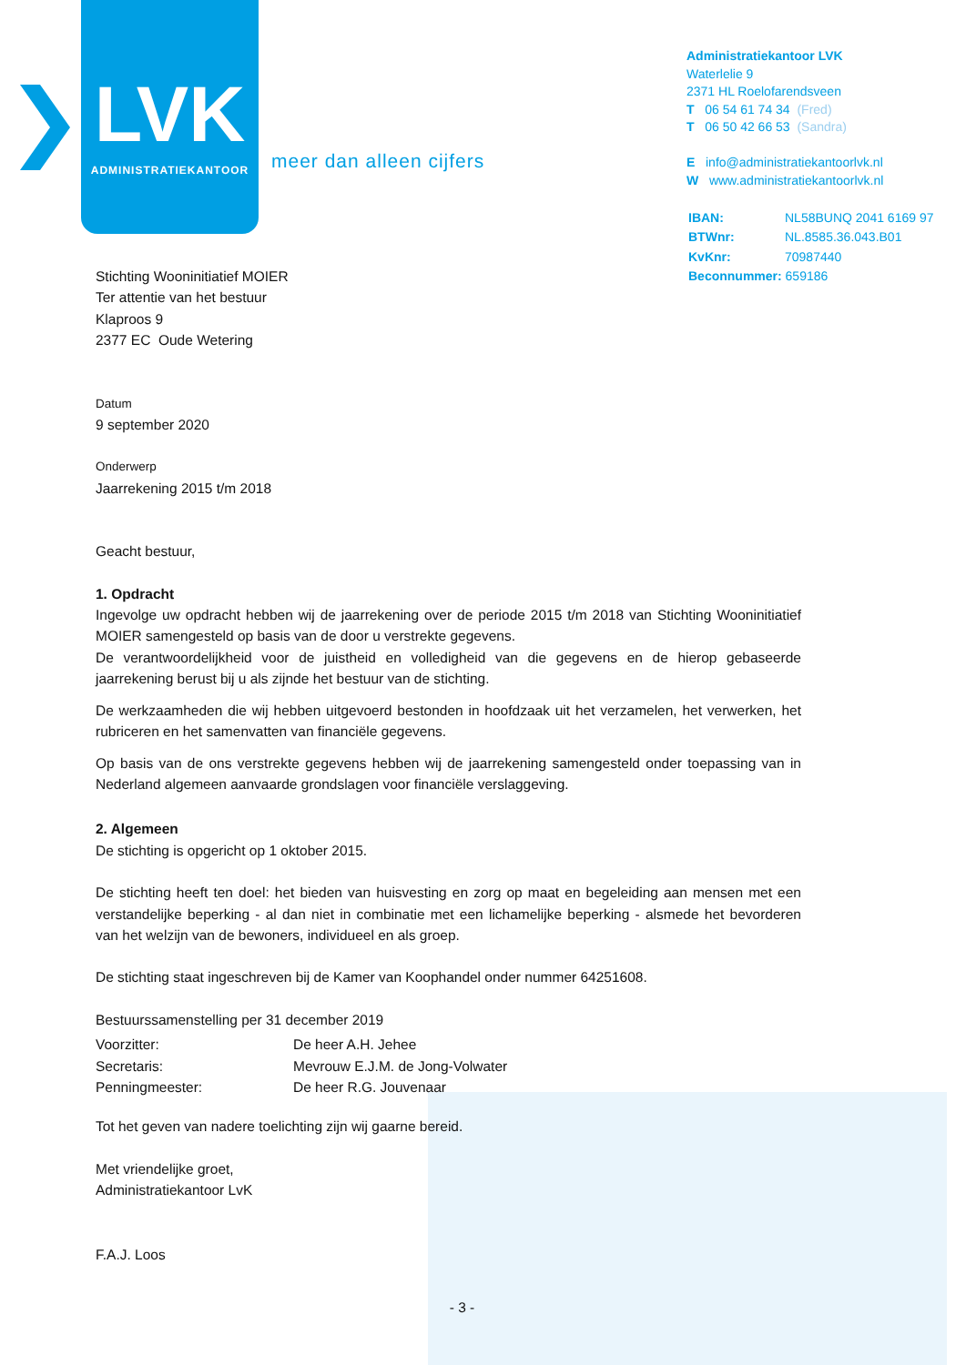LVK
ADMINISTRATIEKANTOOR
meer dan alleen cijfers
Administratiekantoor LVK
Waterlelie 9
2371 HL Roelofarendsveen
T 06 54 61 74 34 (Fred)
T 06 50 42 66 53 (Sandra)
E info@administratiekantoorlvk.nl
W www.administratiekantoorlvk.nl
| IBAN: | NL58BUNQ 2041 6169 97 |
| BTWnr: | NL.8585.36.043.B01 |
| KvKnr: | 70987440 |
| Beconnummer: 659186 | |
Stichting Wooninitiatief MOIER
Ter attentie van het bestuur
Klaproos 9
2377 EC Oude Wetering
Datum
9 september 2020
Onderwerp
Jaarrekening 2015 t/m 2018
Geacht bestuur,
1. Opdracht
Ingevolge uw opdracht hebben wij de jaarrekening over de periode 2015 t/m 2018 van Stichting Wooninitiatief MOIER samengesteld op basis van de door u verstrekte gegevens.
De verantwoordelijkheid voor de juistheid en volledigheid van die gegevens en de hierop gebaseerde jaarrekening berust bij u als zijnde het bestuur van de stichting.
De werkzaamheden die wij hebben uitgevoerd bestonden in hoofdzaak uit het verzamelen, het verwerken, het rubriceren en het samenvatten van financiële gegevens.
Op basis van de ons verstrekte gegevens hebben wij de jaarrekening samengesteld onder toepassing van in Nederland algemeen aanvaarde grondslagen voor financiële verslaggeving.
2. Algemeen
De stichting is opgericht op 1 oktober 2015.
De stichting heeft ten doel: het bieden van huisvesting en zorg op maat en begeleiding aan mensen met een verstandelijke beperking - al dan niet in combinatie met een lichamelijke beperking - alsmede het bevorderen van het welzijn van de bewoners, individueel en als groep.
De stichting staat ingeschreven bij de Kamer van Koophandel onder nummer 64251608.
Bestuurssamenstelling per 31 december 2019
| Voorzitter: | De heer A.H. Jehee |
| Secretaris: | Mevrouw E.J.M. de Jong-Volwater |
| Penningmeester: | De heer R.G. Jouvenaar |
Tot het geven van nadere toelichting zijn wij gaarne bereid.
Met vriendelijke groet,
Administratiekantoor LvK
F.A.J. Loos
- 3 -